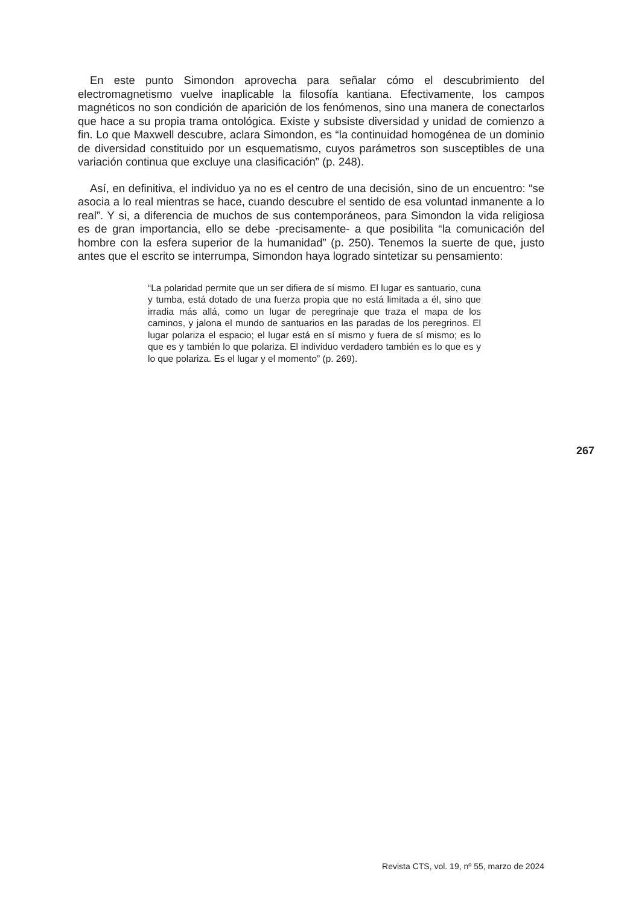En este punto Simondon aprovecha para señalar cómo el descubrimiento del electromagnetismo vuelve inaplicable la filosofía kantiana. Efectivamente, los campos magnéticos no son condición de aparición de los fenómenos, sino una manera de conectarlos que hace a su propia trama ontológica. Existe y subsiste diversidad y unidad de comienzo a fin. Lo que Maxwell descubre, aclara Simondon, es “la continuidad homogénea de un dominio de diversidad constituido por un esquematismo, cuyos parámetros son susceptibles de una variación continua que excluye una clasificación” (p. 248).
Así, en definitiva, el individuo ya no es el centro de una decisión, sino de un encuentro: “se asocia a lo real mientras se hace, cuando descubre el sentido de esa voluntad inmanente a lo real”. Y si, a diferencia de muchos de sus contemporáneos, para Simondon la vida religiosa es de gran importancia, ello se debe -precisamente- a que posibilita “la comunicación del hombre con la esfera superior de la humanidad” (p. 250). Tenemos la suerte de que, justo antes que el escrito se interrumpa, Simondon haya logrado sintetizar su pensamiento:
“La polaridad permite que un ser difiera de sí mismo. El lugar es santuario, cuna y tumba, está dotado de una fuerza propia que no está limitada a él, sino que irradia más allá, como un lugar de peregrinaje que traza el mapa de los caminos, y jalona el mundo de santuarios en las paradas de los peregrinos. El lugar polariza el espacio; el lugar está en sí mismo y fuera de sí mismo; es lo que es y también lo que polariza. El individuo verdadero también es lo que es y lo que polariza. Es el lugar y el momento” (p. 269).
267
Revista CTS, vol. 19, nº 55, marzo de 2024